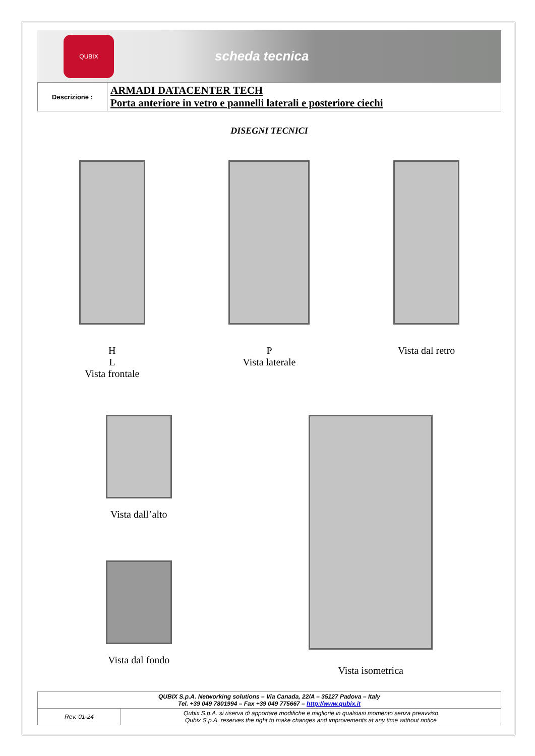QUBIX
scheda tecnica
| Descrizione : | ARMADI DATACENTER TECH Porta anteriore in vetro e pannelli laterali e posteriore ciechi |
DISEGNI TECNICI
H
L
Vista frontale
P
Vista laterale
Vista dal retro
Vista dall’alto
Vista dal fondo
Vista isometrica
| QUBIX S.p.A. Networking solutions – Via Canada, 22/A – 35127 Padova – Italy Tel. +39 049 7801994 – Fax +39 049 775667 – http://www.qubix.it | |
| Rev. 01-24 | Qubix S.p.A. si riserva di apportare modifiche e migliorie in qualsiasi momento senza preavviso Qubix S.p.A. reserves the right to make changes and improvements at any time without notice |